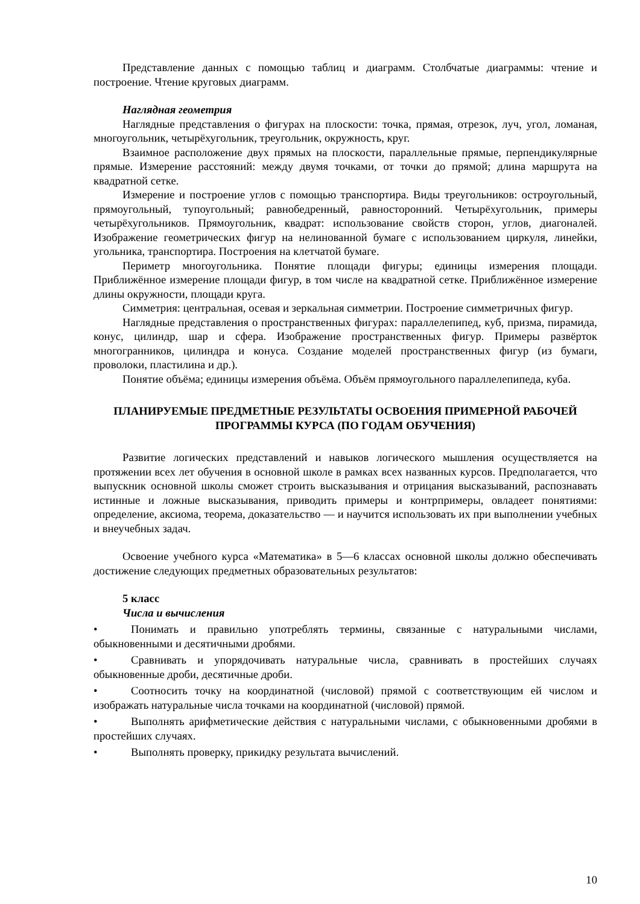Представление данных с помощью таблиц и диаграмм. Столбчатые диаграммы: чтение и построение. Чтение круговых диаграмм.
Наглядная геометрия
Наглядные представления о фигурах на плоскости: точка, прямая, отрезок, луч, угол, ломаная, многоугольник, четырёхугольник, треугольник, окружность, круг.
Взаимное расположение двух прямых на плоскости, параллельные прямые, перпендикулярные прямые. Измерение расстояний: между двумя точками, от точки до прямой; длина маршрута на квадратной сетке.
Измерение и построение углов с помощью транспортира. Виды треугольников: остроугольный, прямоугольный, тупоугольный; равнобедренный, равносторонний. Четырёхугольник, примеры четырёхугольников. Прямоугольник, квадрат: использование свойств сторон, углов, диагоналей. Изображение геометрических фигур на нелинованной бумаге с использованием циркуля, линейки, угольника, транспортира. Построения на клетчатой бумаге.
Периметр многоугольника. Понятие площади фигуры; единицы измерения площади. Приближённое измерение площади фигур, в том числе на квадратной сетке. Приближённое измерение длины окружности, площади круга.
Симметрия: центральная, осевая и зеркальная симметрии. Построение симметричных фигур.
Наглядные представления о пространственных фигурах: параллелепипед, куб, призма, пирамида, конус, цилиндр, шар и сфера. Изображение пространственных фигур. Примеры развёрток многогранников, цилиндра и конуса. Создание моделей пространственных фигур (из бумаги, проволоки, пластилина и др.).
Понятие объёма; единицы измерения объёма. Объём прямоугольного параллелепипеда, куба.
ПЛАНИРУЕМЫЕ ПРЕДМЕТНЫЕ РЕЗУЛЬТАТЫ ОСВОЕНИЯ ПРИМЕРНОЙ РАБОЧЕЙ ПРОГРАММЫ КУРСА (ПО ГОДАМ ОБУЧЕНИЯ)
Развитие логических представлений и навыков логического мышления осуществляется на протяжении всех лет обучения в основной школе в рамках всех названных курсов. Предполагается, что выпускник основной школы сможет строить высказывания и отрицания высказываний, распознавать истинные и ложные высказывания, приводить примеры и контрпримеры, овладеет понятиями: определение, аксиома, теорема, доказательство — и научится использовать их при выполнении учебных и внеучебных задач.
Освоение учебного курса «Математика» в 5—6 классах основной школы должно обеспечивать достижение следующих предметных образовательных результатов:
5 класс
Числа и вычисления
• Понимать и правильно употреблять термины, связанные с натуральными числами, обыкновенными и десятичными дробями.
• Сравнивать и упорядочивать натуральные числа, сравнивать в простейших случаях обыкновенные дроби, десятичные дроби.
• Соотносить точку на координатной (числовой) прямой с соответствующим ей числом и изображать натуральные числа точками на координатной (числовой) прямой.
• Выполнять арифметические действия с натуральными числами, с обыкновенными дробями в простейших случаях.
• Выполнять проверку, прикидку результата вычислений.
10